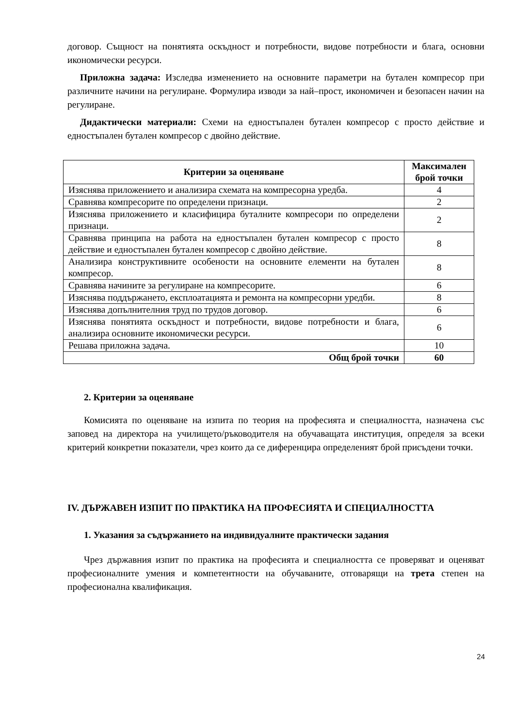договор. Същност на понятията оскъдност и потребности, видове потребности и блага, основни икономически ресурси.
Приложна задача: Изследва изменението на основните параметри на бутален компресор при различните начини на регулиране. Формулира изводи за най–прост, икономичен и безопасен начин на регулиране.
Дидактически материали: Схеми на едностъпален бутален компресор с просто действие и едностъпален бутален компресор с двойно действие.
| Критерии за оценяване | Максимален брой точки |
| --- | --- |
| Изяснява приложението и анализира схемата на компресорна уредба. | 4 |
| Сравнява компресорите по определени признаци. | 2 |
| Изяснява приложението и класифицира буталните компресори по определени признаци. | 2 |
| Сравнява принципа на работа на едностъпален бутален компресор с просто действие и едностъпален бутален компресор с двойно действие. | 8 |
| Анализира конструктивните особености на основните елементи на бутален компресор. | 8 |
| Сравнява начините за регулиране на компресорите. | 6 |
| Изяснява поддържането, експлоатацията и ремонта на компресорни уредби. | 8 |
| Изяснява допълнителния труд по трудов договор. | 6 |
| Изяснява понятията оскъдност и потребности, видове потребности и блага, анализира основните икономически ресурси. | 6 |
| Решава приложна задача. | 10 |
| Общ брой точки | 60 |
2. Критерии за оценяване
Комисията по оценяване на изпита по теория на професията и специалността, назначена със заповед на директора на училището/ръководителя на обучаващата институция, определя за всеки критерий конкретни показатели, чрез които да се диференцира определеният брой присъдени точки.
IV. ДЪРЖАВЕН ИЗПИТ ПО ПРАКТИКА НА ПРОФЕСИЯТА И СПЕЦИАЛНОСТТА
1. Указания за съдържанието на индивидуалните практически задания
Чрез държавния изпит по практика на професията и специалността се проверяват и оценяват професионалните умения и компетентности на обучаваните, отговарящи на трета степен на професионална квалификация.
24